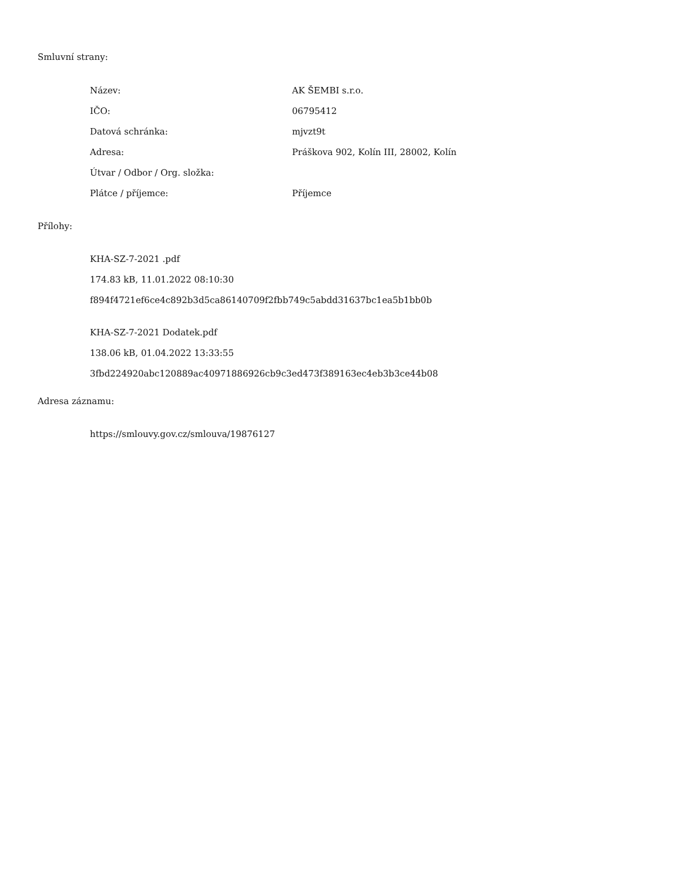Smluvní strany:
| Název: | AK ŠEMBI s.r.o. |
| IČO: | 06795412 |
| Datová schránka: | mjvzt9t |
| Adresa: | Práškova 902, Kolín III, 28002, Kolín |
| Útvar / Odbor / Org. složka: | |
| Plátce / příjemce: | Příjemce |
Přílohy:
KHA-SZ-7-2021 .pdf
174.83 kB, 11.01.2022 08:10:30
f894f4721ef6ce4c892b3d5ca86140709f2fbb749c5abdd31637bc1ea5b1bb0b
KHA-SZ-7-2021 Dodatek.pdf
138.06 kB, 01.04.2022 13:33:55
3fbd224920abc120889ac40971886926cb9c3ed473f389163ec4eb3b3ce44b08
Adresa záznamu:
https://smlouvy.gov.cz/smlouva/19876127